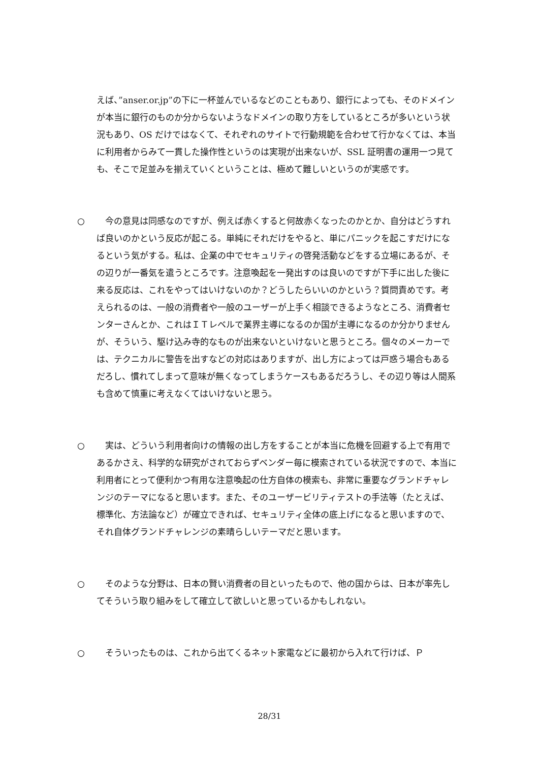えば、”anser.or.jp”の下に一杯並んでいるなどのこともあり、銀行によっても、そのドメインが本当に銀行のものか分からないようなドメインの取り方をしているところが多いという状況もあり、OS だけではなくて、それぞれのサイトで行動規範を合わせて行かなくては、本当に利用者からみて一貫した操作性というのは実現が出来ないが、SSL 証明書の運用一つ見ても、そこで足並みを揃えていくということは、極めて難しいというのが実感です。
○ 　今の意見は同感なのですが、例えば赤くすると何故赤くなったのかとか、自分はどうすれば良いのかという反応が起こる。単純にそれだけをやると、単にパニックを起こすだけになるという気がする。私は、企業の中でセキュリティの啓発活動などをする立場にあるが、その辺りが一番気を遣うところです。注意喚起を一発出すのは良いのですが下手に出した後に来る反応は、これをやってはいけないのか？どうしたらいいのかという？質問責めです。考えられるのは、一般の消費者や一般のユーザーが上手く相談できるようなところ、消費者センターさんとか、これはＩＴレベルで業界主導になるのか国が主導になるのか分かりませんが、そういう、駆け込み寺的なものが出来ないといけないと思うところ。個々のメーカーでは、テクニカルに警告を出すなどの対応はありますが、出し方によっては戸惑う場合もあるだろし、慣れてしまって意味が無くなってしまうケースもあるだろうし、その辺り等は人間系も含めて慎重に考えなくてはいけないと思う。
○ 　実は、どういう利用者向けの情報の出し方をすることが本当に危機を回避する上で有用であるかさえ、科学的な研究がされておらずベンダー毎に模索されている状況ですので、本当に利用者にとって便利かつ有用な注意喚起の仕方自体の模索も、非常に重要なグランドチャレンジのテーマになると思います。また、そのユーザービリティテストの手法等（たとえば、標準化、方法論など）が確立できれば、セキュリティ全体の底上げになると思いますので、それ自体グランドチャレンジの素晴らしいテーマだと思います。
○ 　そのような分野は、日本の賢い消費者の目といったもので、他の国からは、日本が率先してそういう取り組みをして確立して欲しいと思っているかもしれない。
○ 　そういったものは、これから出てくるネット家電などに最初から入れて行けば、Ｐ
28/31